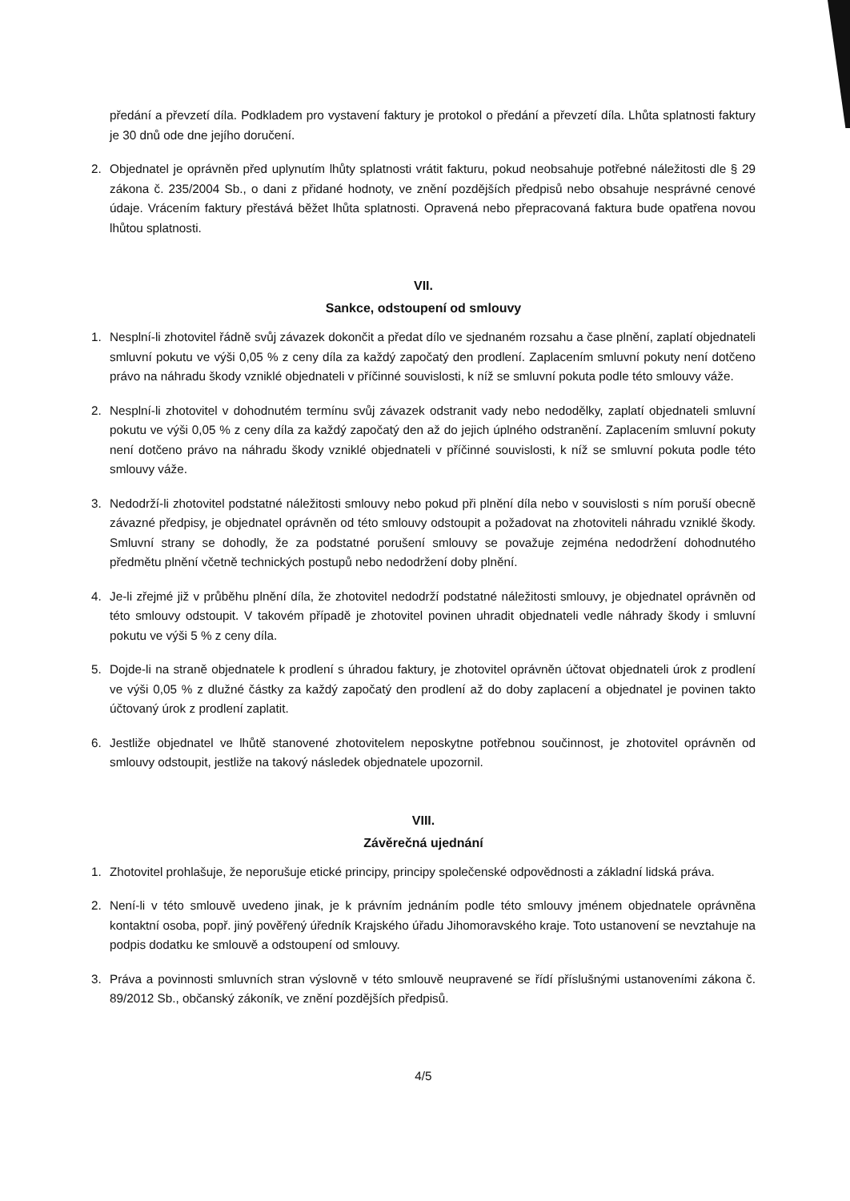předání a převzetí díla. Podkladem pro vystavení faktury je protokol o předání a převzetí díla. Lhůta splatnosti faktury je 30 dnů ode dne jejího doručení.
2. Objednatel je oprávněn před uplynutím lhůty splatnosti vrátit fakturu, pokud neobsahuje potřebné náležitosti dle § 29 zákona č. 235/2004 Sb., o dani z přidané hodnoty, ve znění pozdějších předpisů nebo obsahuje nesprávné cenové údaje. Vrácením faktury přestává běžet lhůta splatnosti. Opravená nebo přepracovaná faktura bude opatřena novou lhůtou splatnosti.
VII.
Sankce, odstoupení od smlouvy
1. Nesplní-li zhotovitel řádně svůj závazek dokončit a předat dílo ve sjednaném rozsahu a čase plnění, zaplatí objednateli smluvní pokutu ve výši 0,05 % z ceny díla za každý započatý den prodlení. Zaplacením smluvní pokuty není dotčeno právo na náhradu škody vzniklé objednateli v příčinné souvislosti, k níž se smluvní pokuta podle této smlouvy váže.
2. Nesplní-li zhotovitel v dohodnutém termínu svůj závazek odstranit vady nebo nedodělky, zaplatí objednateli smluvní pokutu ve výši 0,05 % z ceny díla za každý započatý den až do jejich úplného odstranění. Zaplacením smluvní pokuty není dotčeno právo na náhradu škody vzniklé objednateli v příčinné souvislosti, k níž se smluvní pokuta podle této smlouvy váže.
3. Nedodrží-li zhotovitel podstatné náležitosti smlouvy nebo pokud při plnění díla nebo v souvislosti s ním poruší obecně závazné předpisy, je objednatel oprávněn od této smlouvy odstoupit a požadovat na zhotoviteli náhradu vzniklé škody. Smluvní strany se dohodly, že za podstatné porušení smlouvy se považuje zejména nedodržení dohodnutého předmětu plnění včetně technických postupů nebo nedodržení doby plnění.
4. Je-li zřejmé již v průběhu plnění díla, že zhotovitel nedodrží podstatné náležitosti smlouvy, je objednatel oprávněn od této smlouvy odstoupit. V takovém případě je zhotovitel povinen uhradit objednateli vedle náhrady škody i smluvní pokutu ve výši 5 % z ceny díla.
5. Dojde-li na straně objednatele k prodlení s úhradou faktury, je zhotovitel oprávněn účtovat objednateli úrok z prodlení ve výši 0,05 % z dlužné částky za každý započatý den prodlení až do doby zaplacení a objednatel je povinen takto účtovaný úrok z prodlení zaplatit.
6. Jestliže objednatel ve lhůtě stanovené zhotovitelem neposkytne potřebnou součinnost, je zhotovitel oprávněn od smlouvy odstoupit, jestliže na takový následek objednatele upozornil.
VIII.
Závěrečná ujednání
1. Zhotovitel prohlašuje, že neporušuje etické principy, principy společenské odpovědnosti a základní lidská práva.
2. Není-li v této smlouvě uvedeno jinak, je k právním jednáním podle této smlouvy jménem objednatele oprávněna kontaktní osoba, popř. jiný pověřený úředník Krajského úřadu Jihomoravského kraje. Toto ustanovení se nevztahuje na podpis dodatku ke smlouvě a odstoupení od smlouvy.
3. Práva a povinnosti smluvních stran výslovně v této smlouvě neupravené se řídí příslušnými ustanoveními zákona č. 89/2012 Sb., občanský zákoník, ve znění pozdějších předpisů.
4/5